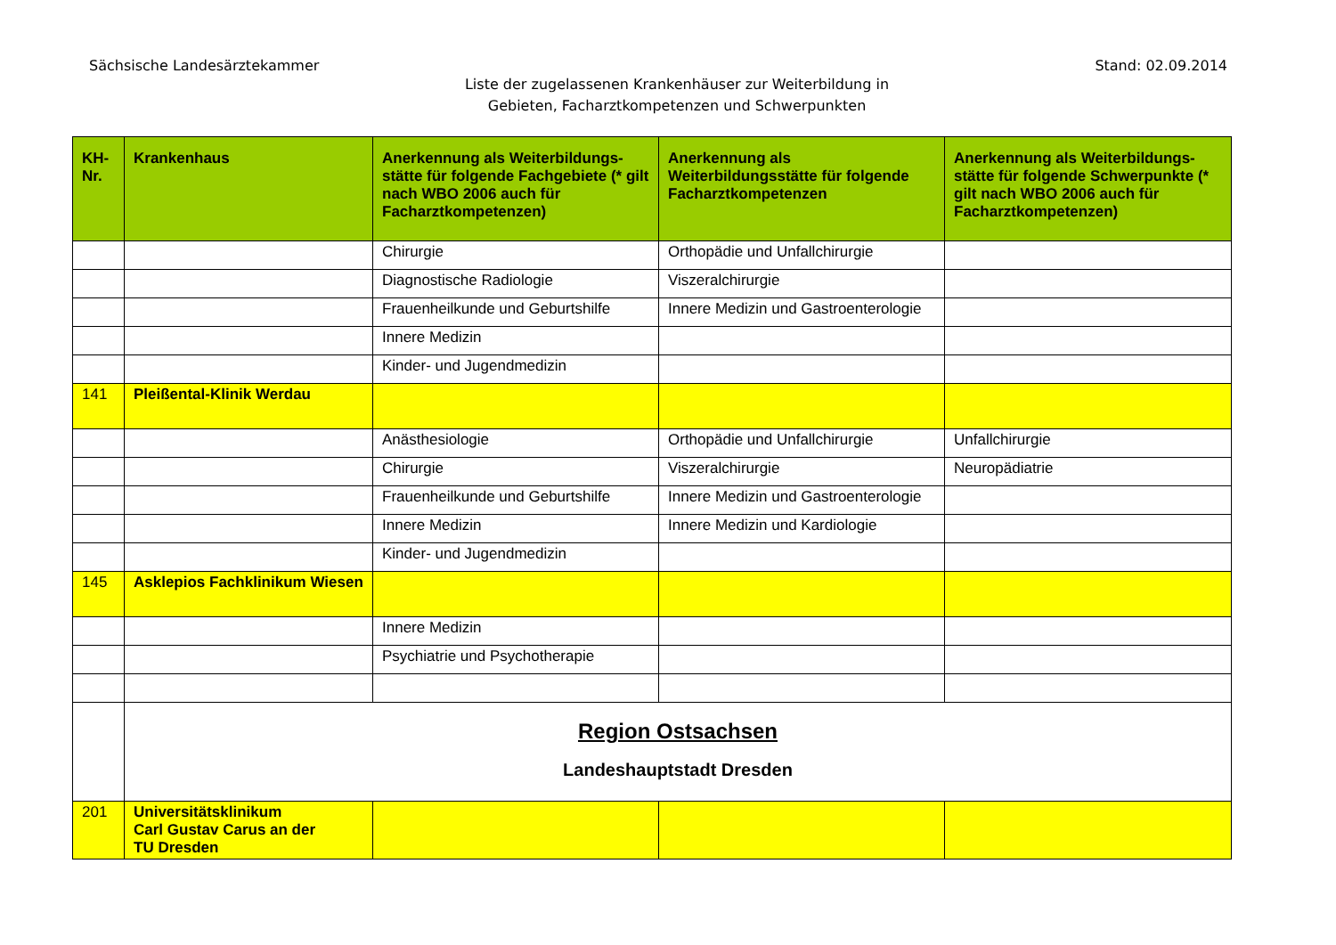Sächsische Landesärztekammer Stand: 02.09.2014
Liste der zugelassenen Krankenhäuser zur Weiterbildung in
Gebieten, Facharztkompetenzen und Schwerpunkten
| KH- Nr. | Krankenhaus | Anerkennung als Weiterbildungs-stätte für folgende Fachgebiete (* gilt nach WBO 2006 auch für Facharztkompetenzen) | Anerkennung als Weiterbildungsstätte für folgende Facharztkompetenzen | Anerkennung als Weiterbildungs-stätte für folgende Schwerpunkte (* gilt nach WBO 2006 auch für Facharztkompetenzen) |
| --- | --- | --- | --- | --- |
| | | Chirurgie | Orthopädie und Unfallchirurgie | |
| | | Diagnostische Radiologie | Viszeralchirurgie | |
| | | Frauenheilkunde und Geburtshilfe | Innere Medizin und Gastroenterologie | |
| | | Innere Medizin | | |
| | | Kinder- und Jugendmedizin | | |
| 141 | Pleißental-Klinik Werdau | | | |
| | | Anästhesiologie | Orthopädie und Unfallchirurgie | Unfallchirurgie |
| | | Chirurgie | Viszeralchirurgie | Neuropädiatrie |
| | | Frauenheilkunde und Geburtshilfe | Innere Medizin und Gastroenterologie | |
| | | Innere Medizin | Innere Medizin und Kardiologie | |
| | | Kinder- und Jugendmedizin | | |
| 145 | Asklepios Fachklinikum Wiesen | | | |
| | | Innere Medizin | | |
| | | Psychiatrie und Psychotherapie | | |
| | Region Ostsachsen Landeshauptstadt Dresden | | | |
| 201 | Universitätsklinikum Carl Gustav Carus an der TU Dresden | | | |